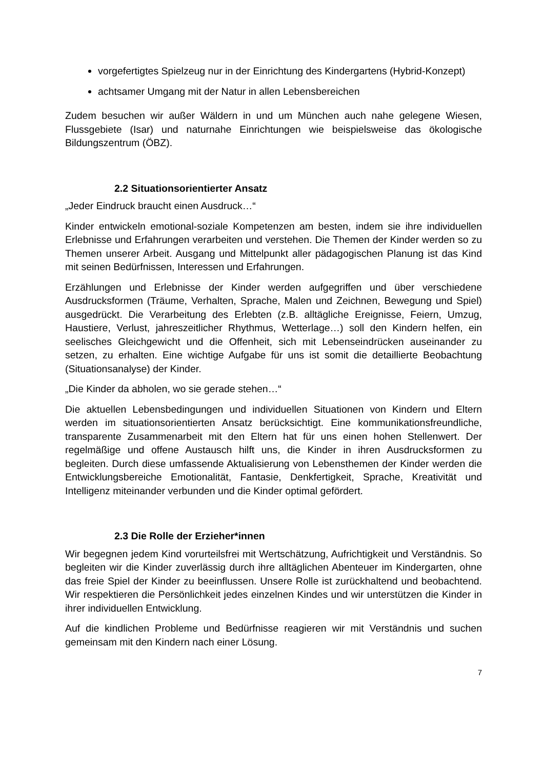vorgefertigtes Spielzeug nur in der Einrichtung des Kindergartens (Hybrid-Konzept)
achtsamer Umgang mit der Natur in allen Lebensbereichen
Zudem besuchen wir außer Wäldern in und um München auch nahe gelegene Wiesen, Flussgebiete (Isar) und naturnahe Einrichtungen wie beispielsweise das ökologische Bildungszentrum (ÖBZ).
2.2 Situationsorientierter Ansatz
„Jeder Eindruck braucht einen Ausdruck…“
Kinder entwickeln emotional-soziale Kompetenzen am besten, indem sie ihre individuellen Erlebnisse und Erfahrungen verarbeiten und verstehen. Die Themen der Kinder werden so zu Themen unserer Arbeit. Ausgang und Mittelpunkt aller pädagogischen Planung ist das Kind mit seinen Bedürfnissen, Interessen und Erfahrungen.
Erzählungen und Erlebnisse der Kinder werden aufgegriffen und über verschiedene Ausdrucksformen (Träume, Verhalten, Sprache, Malen und Zeichnen, Bewegung und Spiel) ausgedrückt. Die Verarbeitung des Erlebten (z.B. alltägliche Ereignisse, Feiern, Umzug, Haustiere, Verlust, jahreszeitlicher Rhythmus, Wetterlage…) soll den Kindern helfen, ein seelisches Gleichgewicht und die Offenheit, sich mit Lebenseindrücken auseinander zu setzen, zu erhalten. Eine wichtige Aufgabe für uns ist somit die detaillierte Beobachtung (Situationsanalyse) der Kinder.
„Die Kinder da abholen, wo sie gerade stehen…“
Die aktuellen Lebensbedingungen und individuellen Situationen von Kindern und Eltern werden im situationsorientierten Ansatz berücksichtigt. Eine kommunikationsfreundliche, transparente Zusammenarbeit mit den Eltern hat für uns einen hohen Stellenwert. Der regelmäßige und offene Austausch hilft uns, die Kinder in ihren Ausdrucksformen zu begleiten. Durch diese umfassende Aktualisierung von Lebensthemen der Kinder werden die Entwicklungsbereiche Emotionalität, Fantasie, Denkfertigkeit, Sprache, Kreativität und Intelligenz miteinander verbunden und die Kinder optimal gefördert.
2.3 Die Rolle der Erzieher*innen
Wir begegnen jedem Kind vorurteilsfrei mit Wertschätzung, Aufrichtigkeit und Verständnis. So begleiten wir die Kinder zuverlässig durch ihre alltäglichen Abenteuer im Kindergarten, ohne das freie Spiel der Kinder zu beeinflussen. Unsere Rolle ist zurückhaltend und beobachtend. Wir respektieren die Persönlichkeit jedes einzelnen Kindes und wir unterstützen die Kinder in ihrer individuellen Entwicklung.
Auf die kindlichen Probleme und Bedürfnisse reagieren wir mit Verständnis und suchen gemeinsam mit den Kindern nach einer Lösung.
7